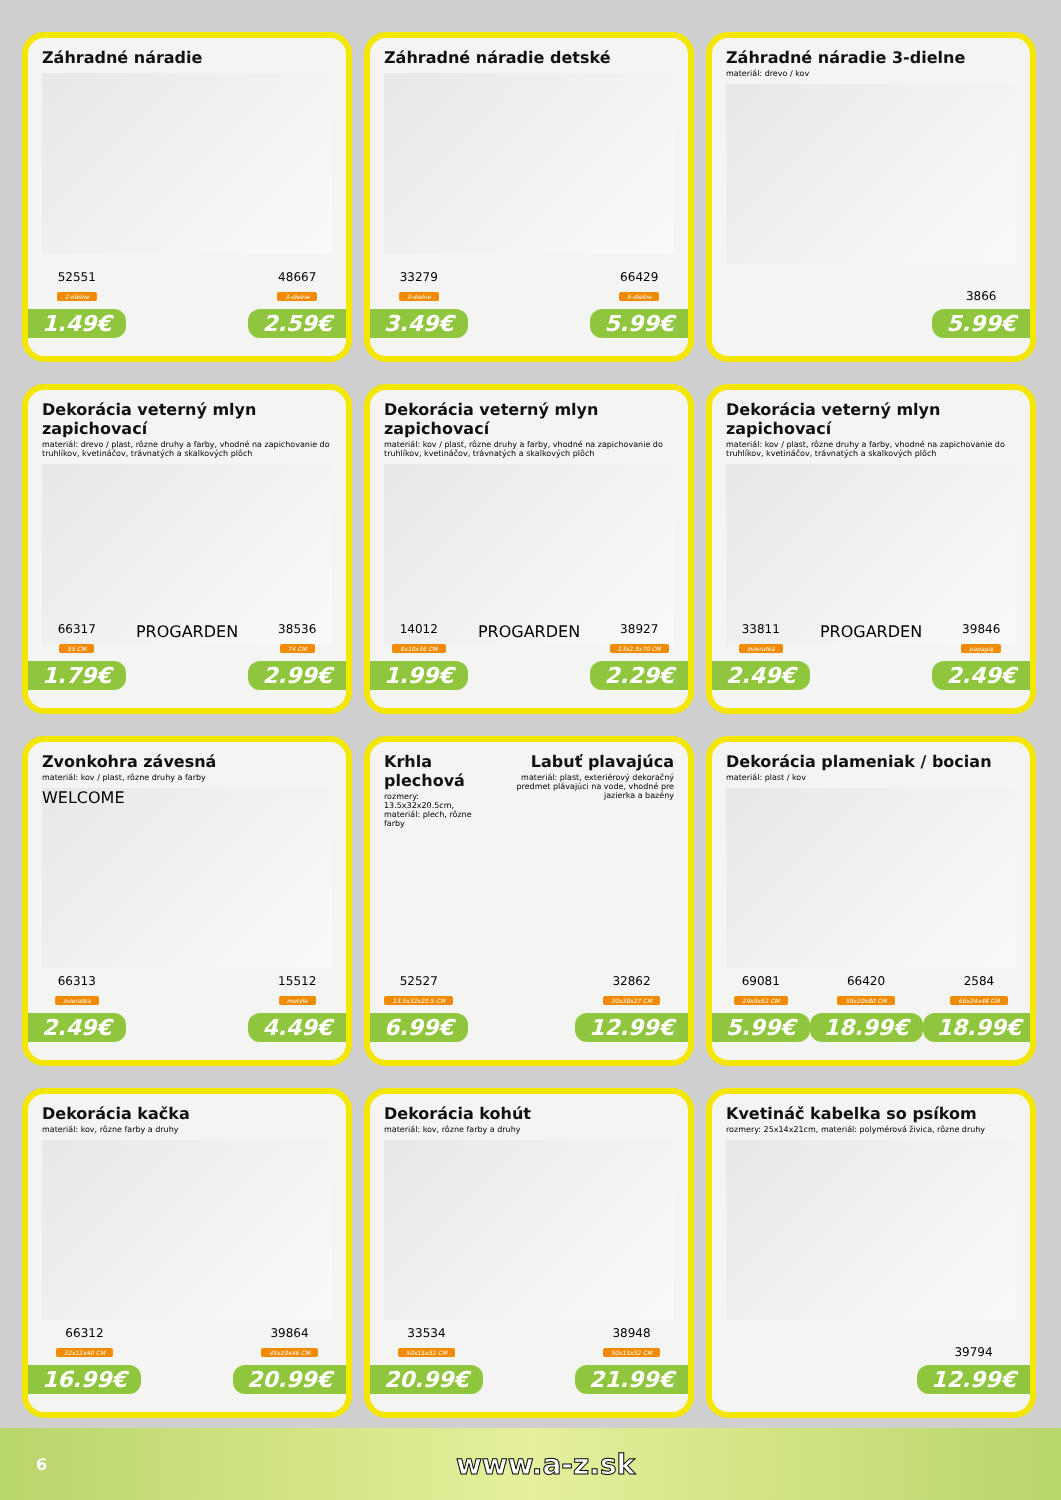Záhradné náradie
52551
2-dielne
1.49€
48667
3-dielne
2.59€
Záhradné náradie detské
33279
3-dielne
3.49€
66429
6-dielne
5.99€
Záhradné náradie 3-dielne
materiál: drevo / kov
3866
5.99€
Dekorácia veterný mlyn zapichovací
materiál: drevo / plast, rôzne druhy a farby, vhodné na zapichovanie do truhlíkov, kvetináčov, trávnatých a skalkových plôch
66317
55 CM
1.79€
PROGARDEN
38536
74 CM
2.99€
Dekorácia veterný mlyn zapichovací
materiál: kov / plast, rôzne druhy a farby, vhodné na zapichovanie do truhlíkov, kvetináčov, trávnatých a skalkových plôch
14012
9x10x36 CM
1.99€
PROGARDEN
38927
13x2.5x70 CM
2.29€
Dekorácia veterný mlyn zapichovací
materiál: kov / plast, rôzne druhy a farby, vhodné na zapichovanie do truhlíkov, kvetináčov, trávnatých a skalkových plôch
33811
zvieratká
2.49€
PROGARDEN
39846
papagáj
2.49€
Zvonkohra závesná
materiál: kov / plast, rôzne druhy a farby
WELCOME
66313
zvieratká
2.49€
15512
motýle
4.49€
Krhla plechová
rozmery: 13.5x32x20.5cm, materiál: plech, rôzne farby
Labuť plavajúca
materiál: plast, exteriérový dekoračný predmet plávajúci na vode, vhodné pre jazierka a bazény
52527
13.5x32x20.5 CM
6.99€
32862
20x38x27 CM
12.99€
Dekorácia plameniak / bocian
materiál: plast / kov
69081
29x9x62 CM
5.99€
66420
59x20x80 CM
18.99€
2584
66x24x48 CM
18.99€
Dekorácia kačka
materiál: kov, rôzne farby a druhy
66312
32x12x40 CM
16.99€
39864
45x20x46 CM
20.99€
Dekorácia kohút
materiál: kov, rôzne farby a druhy
33534
50x15x52 CM
20.99€
38948
50x15x52 CM
21.99€
Kvetináč kabelka so psíkom
rozmery: 25x14x21cm, materiál: polymérová živica, rôzne druhy
39794
12.99€
6 www.a-z.sk